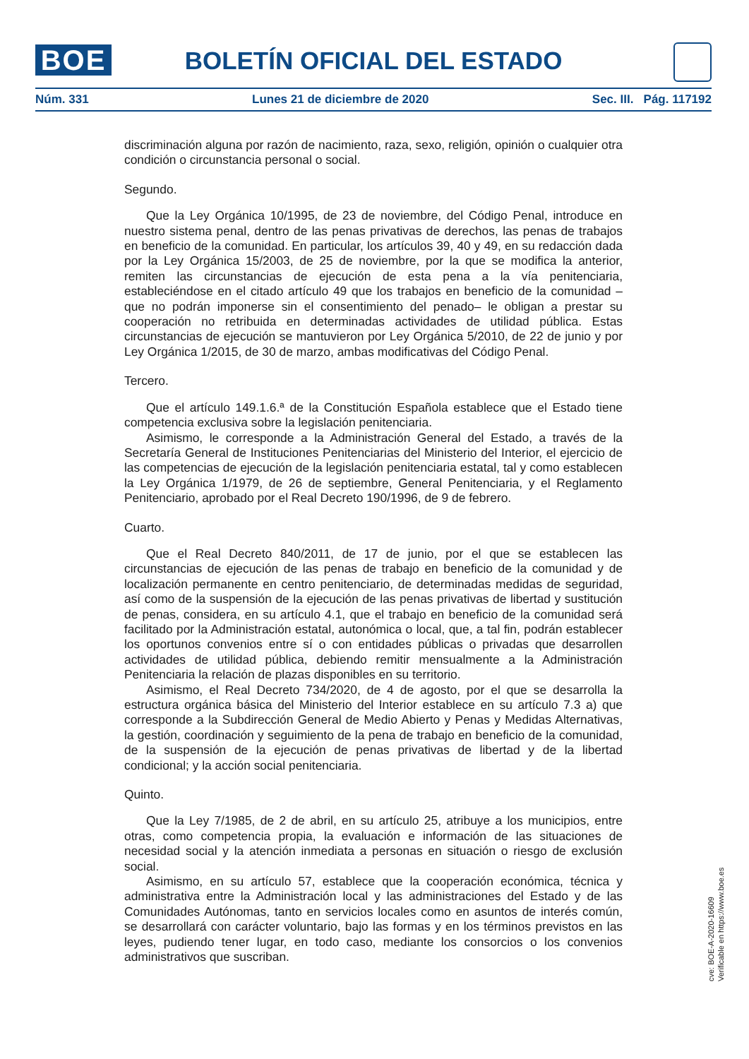BOE BOLETÍN OFICIAL DEL ESTADO
Núm. 331 Lunes 21 de diciembre de 2020 Sec. III. Pág. 117192
discriminación alguna por razón de nacimiento, raza, sexo, religión, opinión o cualquier otra condición o circunstancia personal o social.
Segundo.
Que la Ley Orgánica 10/1995, de 23 de noviembre, del Código Penal, introduce en nuestro sistema penal, dentro de las penas privativas de derechos, las penas de trabajos en beneficio de la comunidad. En particular, los artículos 39, 40 y 49, en su redacción dada por la Ley Orgánica 15/2003, de 25 de noviembre, por la que se modifica la anterior, remiten las circunstancias de ejecución de esta pena a la vía penitenciaria, estableciéndose en el citado artículo 49 que los trabajos en beneficio de la comunidad –que no podrán imponerse sin el consentimiento del penado– le obligan a prestar su cooperación no retribuida en determinadas actividades de utilidad pública. Estas circunstancias de ejecución se mantuvieron por Ley Orgánica 5/2010, de 22 de junio y por Ley Orgánica 1/2015, de 30 de marzo, ambas modificativas del Código Penal.
Tercero.
Que el artículo 149.1.6.ª de la Constitución Española establece que el Estado tiene competencia exclusiva sobre la legislación penitenciaria.
Asimismo, le corresponde a la Administración General del Estado, a través de la Secretaría General de Instituciones Penitenciarias del Ministerio del Interior, el ejercicio de las competencias de ejecución de la legislación penitenciaria estatal, tal y como establecen la Ley Orgánica 1/1979, de 26 de septiembre, General Penitenciaria, y el Reglamento Penitenciario, aprobado por el Real Decreto 190/1996, de 9 de febrero.
Cuarto.
Que el Real Decreto 840/2011, de 17 de junio, por el que se establecen las circunstancias de ejecución de las penas de trabajo en beneficio de la comunidad y de localización permanente en centro penitenciario, de determinadas medidas de seguridad, así como de la suspensión de la ejecución de las penas privativas de libertad y sustitución de penas, considera, en su artículo 4.1, que el trabajo en beneficio de la comunidad será facilitado por la Administración estatal, autonómica o local, que, a tal fin, podrán establecer los oportunos convenios entre sí o con entidades públicas o privadas que desarrollen actividades de utilidad pública, debiendo remitir mensualmente a la Administración Penitenciaria la relación de plazas disponibles en su territorio.
Asimismo, el Real Decreto 734/2020, de 4 de agosto, por el que se desarrolla la estructura orgánica básica del Ministerio del Interior establece en su artículo 7.3 a) que corresponde a la Subdirección General de Medio Abierto y Penas y Medidas Alternativas, la gestión, coordinación y seguimiento de la pena de trabajo en beneficio de la comunidad, de la suspensión de la ejecución de penas privativas de libertad y de la libertad condicional; y la acción social penitenciaria.
Quinto.
Que la Ley 7/1985, de 2 de abril, en su artículo 25, atribuye a los municipios, entre otras, como competencia propia, la evaluación e información de las situaciones de necesidad social y la atención inmediata a personas en situación o riesgo de exclusión social.
Asimismo, en su artículo 57, establece que la cooperación económica, técnica y administrativa entre la Administración local y las administraciones del Estado y de las Comunidades Autónomas, tanto en servicios locales como en asuntos de interés común, se desarrollará con carácter voluntario, bajo las formas y en los términos previstos en las leyes, pudiendo tener lugar, en todo caso, mediante los consorcios o los convenios administrativos que suscriban.
cve: BOE-A-2020-16609
Verificable en https://www.boe.es